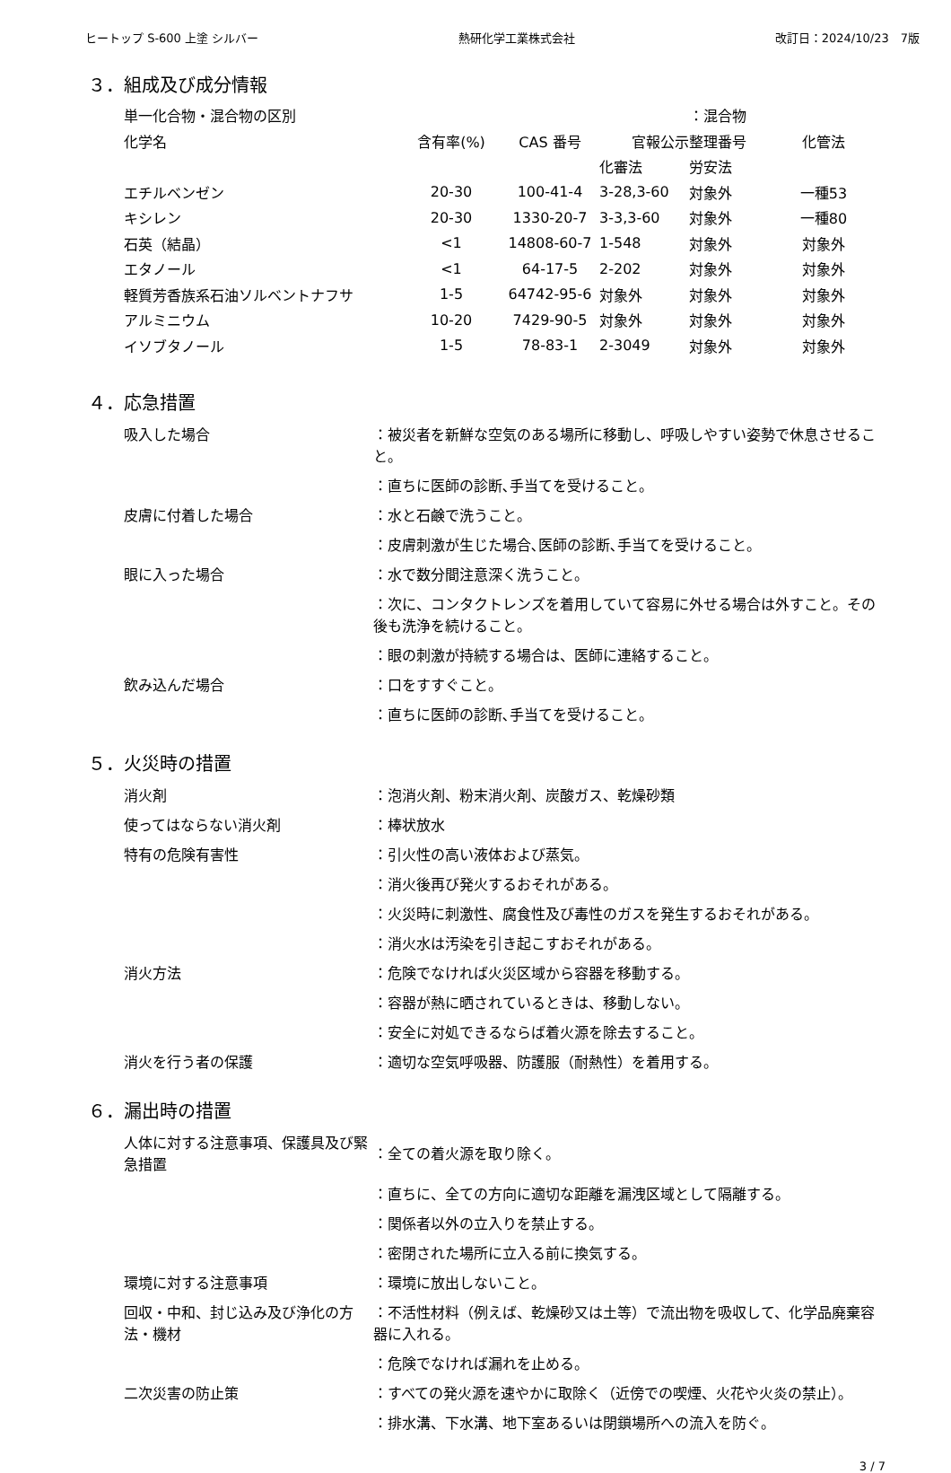ヒートップ S-600 上塗 シルバー 熱研化学工業株式会社 改訂日：2024/10/23　7版
３．組成及び成分情報
| 単一化合物・混合物の区別 | | | | ：混合物 | |
| 化学名 | 含有率(%) | CAS 番号 | 官報公示整理番号 | | 化管法 |
| | | | 化審法 | 労安法 | |
| エチルベンゼン | 20-30 | 100-41-4 | 3-28,3-60 | 対象外 | 一種53 |
| キシレン | 20-30 | 1330-20-7 | 3-3,3-60 | 対象外 | 一種80 |
| 石英（結晶） | <1 | 14808-60-7 | 1-548 | 対象外 | 対象外 |
| エタノール | <1 | 64-17-5 | 2-202 | 対象外 | 対象外 |
| 軽質芳香族系石油ソルベントナフサ | 1-5 | 64742-95-6 | 対象外 | 対象外 | 対象外 |
| アルミニウム | 10-20 | 7429-90-5 | 対象外 | 対象外 | 対象外 |
| イソブタノール | 1-5 | 78-83-1 | 2-3049 | 対象外 | 対象外 |
４．応急措置
| 吸入した場合 | ：被災者を新鮮な空気のある場所に移動し、呼吸しやすい姿勢で休息させること。 |
| | ：直ちに医師の診断､手当てを受けること。 |
| 皮膚に付着した場合 | ：水と石鹸で洗うこと。 |
| | ：皮膚刺激が生じた場合､医師の診断､手当てを受けること。 |
| 眼に入った場合 | ：水で数分間注意深く洗うこと。 |
| | ：次に、コンタクトレンズを着用していて容易に外せる場合は外すこと。その後も洗浄を続けること。 |
| | ：眼の刺激が持続する場合は、医師に連絡すること。 |
| 飲み込んだ場合 | ：口をすすぐこと。 |
| | ：直ちに医師の診断､手当てを受けること。 |
５．火災時の措置
| 消火剤 | ：泡消火剤、粉末消火剤、炭酸ガス、乾燥砂類 |
| 使ってはならない消火剤 | ：棒状放水 |
| 特有の危険有害性 | ：引火性の高い液体および蒸気。 |
| | ：消火後再び発火するおそれがある。 |
| | ：火災時に刺激性、腐食性及び毒性のガスを発生するおそれがある。 |
| | ：消火水は汚染を引き起こすおそれがある。 |
| 消火方法 | ：危険でなければ火災区域から容器を移動する。 |
| | ：容器が熱に晒されているときは、移動しない。 |
| | ：安全に対処できるならば着火源を除去すること。 |
| 消火を行う者の保護 | ：適切な空気呼吸器、防護服（耐熱性）を着用する。 |
６．漏出時の措置
| 人体に対する注意事項、保護具及び緊急措置 | ：全ての着火源を取り除く。 |
| | ：直ちに、全ての方向に適切な距離を漏洩区域として隔離する。 |
| | ：関係者以外の立入りを禁止する。 |
| | ：密閉された場所に立入る前に換気する。 |
| 環境に対する注意事項 | ：環境に放出しないこと。 |
| 回収・中和、封じ込み及び浄化の方法・機材 | ：不活性材料（例えば、乾燥砂又は土等）で流出物を吸収して、化学品廃棄容器に入れる。 |
| | ：危険でなければ漏れを止める。 |
| 二次災害の防止策 | ：すべての発火源を速やかに取除く（近傍での喫煙、火花や火炎の禁止）。 |
| | ：排水溝、下水溝、地下室あるいは閉鎖場所への流入を防ぐ。 |
3 / 7